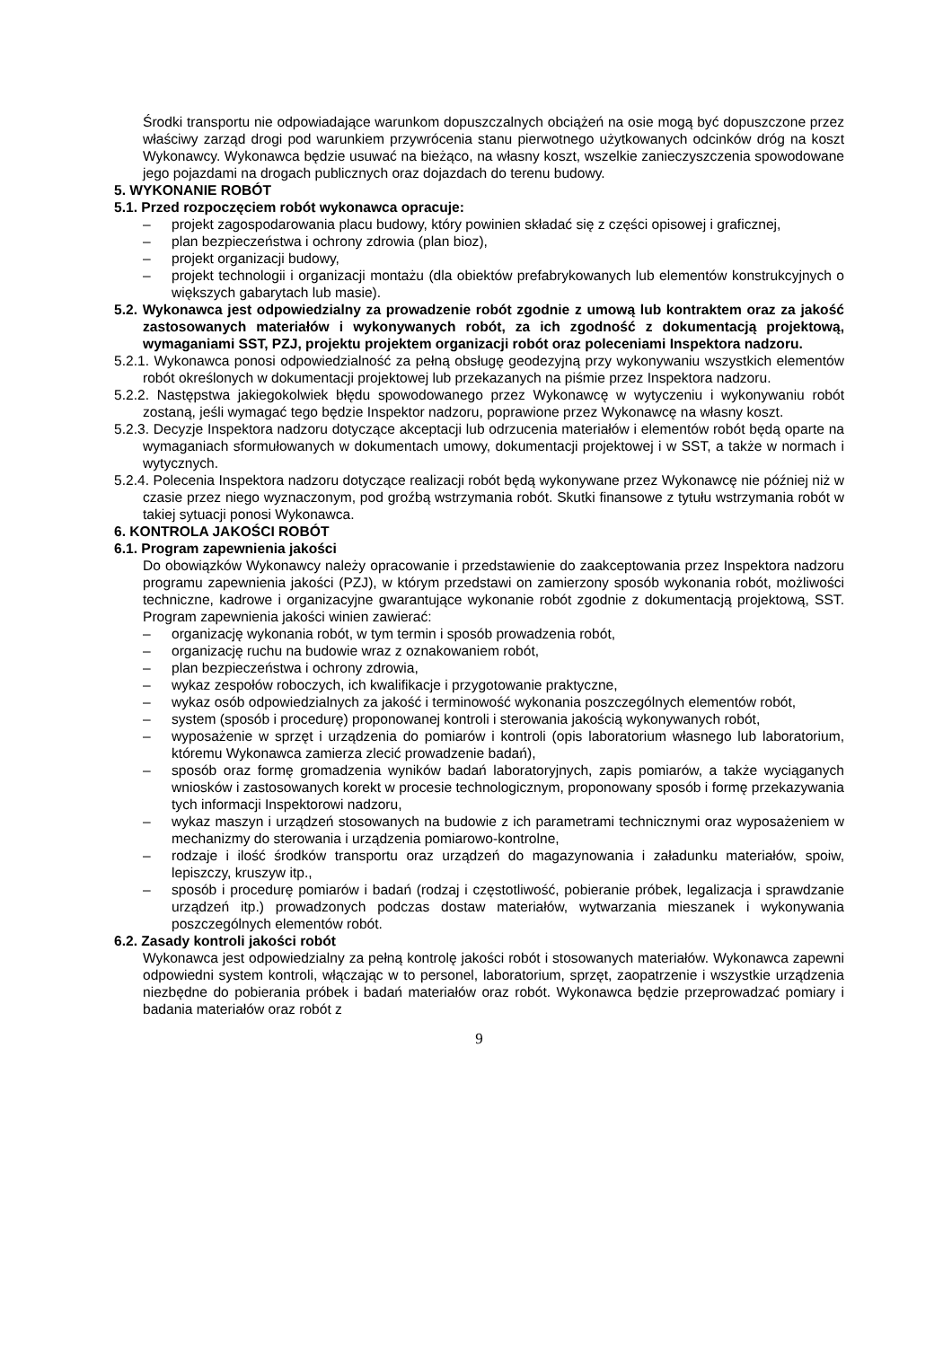Środki transportu nie odpowiadające warunkom dopuszczalnych obciążeń na osie mogą być dopuszczone przez właściwy zarząd drogi pod warunkiem przywrócenia stanu pierwotnego użytkowanych odcinków dróg na koszt Wykonawcy. Wykonawca będzie usuwać na bieżąco, na własny koszt, wszelkie zanieczyszczenia spowodowane jego pojazdami na drogach publicznych oraz dojazdach do terenu budowy.
5. WYKONANIE ROBÓT
5.1. Przed rozpoczęciem robót wykonawca opracuje:
– projekt zagospodarowania placu budowy, który powinien składać się z części opisowej i graficznej,
– plan bezpieczeństwa i ochrony zdrowia (plan bioz),
– projekt organizacji budowy,
– projekt technologii i organizacji montażu (dla obiektów prefabrykowanych lub elementów konstrukcyjnych o większych gabarytach lub masie).
5.2. Wykonawca jest odpowiedzialny za prowadzenie robót zgodnie z umową lub kontraktem oraz za jakość zastosowanych materiałów i wykonywanych robót, za ich zgodność z dokumentacją projektową, wymaganiami SST, PZJ, projektu projektem organizacji robót oraz poleceniami Inspektora nadzoru.
5.2.1. Wykonawca ponosi odpowiedzialność za pełną obsługę geodezyjną przy wykonywaniu wszystkich elementów robót określonych w dokumentacji projektowej lub przekazanych na piśmie przez Inspektora nadzoru.
5.2.2. Następstwa jakiegokolwiek błędu spowodowanego przez Wykonawcę w wytyczeniu i wykonywaniu robót zostaną, jeśli wymagać tego będzie Inspektor nadzoru, poprawione przez Wykonawcę na własny koszt.
5.2.3. Decyzje Inspektora nadzoru dotyczące akceptacji lub odrzucenia materiałów i elementów robót będą oparte na wymaganiach sformułowanych w dokumentach umowy, dokumentacji projektowej i w SST, a także w normach i wytycznych.
5.2.4. Polecenia Inspektora nadzoru dotyczące realizacji robót będą wykonywane przez Wykonawcę nie później niż w czasie przez niego wyznaczonym, pod groźbą wstrzymania robót. Skutki finansowe z tytułu wstrzymania robót w takiej sytuacji ponosi Wykonawca.
6. KONTROLA JAKOŚCI ROBÓT
6.1. Program zapewnienia jakości
Do obowiązków Wykonawcy należy opracowanie i przedstawienie do zaakceptowania przez Inspektora nadzoru programu zapewnienia jakości (PZJ), w którym przedstawi on zamierzony sposób wykonania robót, możliwości techniczne, kadrowe i organizacyjne gwarantujące wykonanie robót zgodnie z dokumentacją projektową, SST. Program zapewnienia jakości winien zawierać:
– organizację wykonania robót, w tym termin i sposób prowadzenia robót,
– organizację ruchu na budowie wraz z oznakowaniem robót,
– plan bezpieczeństwa i ochrony zdrowia,
– wykaz zespołów roboczych, ich kwalifikacje i przygotowanie praktyczne,
– wykaz osób odpowiedzialnych za jakość i terminowość wykonania poszczególnych elementów robót,
– system (sposób i procedurę) proponowanej kontroli i sterowania jakością wykonywanych robót,
– wyposażenie w sprzęt i urządzenia do pomiarów i kontroli (opis laboratorium własnego lub laboratorium, któremu Wykonawca zamierza zlecić prowadzenie badań),
– sposób oraz formę gromadzenia wyników badań laboratoryjnych, zapis pomiarów, a także wyciąganych wniosków i zastosowanych korekt w procesie technologicznym, proponowany sposób i formę przekazywania tych informacji Inspektorowi nadzoru,
– wykaz maszyn i urządzeń stosowanych na budowie z ich parametrami technicznymi oraz wyposażeniem w mechanizmy do sterowania i urządzenia pomiarowo-kontrolne,
– rodzaje i ilość środków transportu oraz urządzeń do magazynowania i załadunku materiałów, spoiw, lepiszczy, kruszyw itp.,
– sposób i procedurę pomiarów i badań (rodzaj i częstotliwość, pobieranie próbek, legalizacja i sprawdzanie urządzeń itp.) prowadzonych podczas dostaw materiałów, wytwarzania mieszanek i wykonywania poszczególnych elementów robót.
6.2. Zasady kontroli jakości robót
Wykonawca jest odpowiedzialny za pełną kontrolę jakości robót i stosowanych materiałów. Wykonawca zapewni odpowiedni system kontroli, włączając w to personel, laboratorium, sprzęt, zaopatrzenie i wszystkie urządzenia niezbędne do pobierania próbek i badań materiałów oraz robót. Wykonawca będzie przeprowadzać pomiary i badania materiałów oraz robót z
9